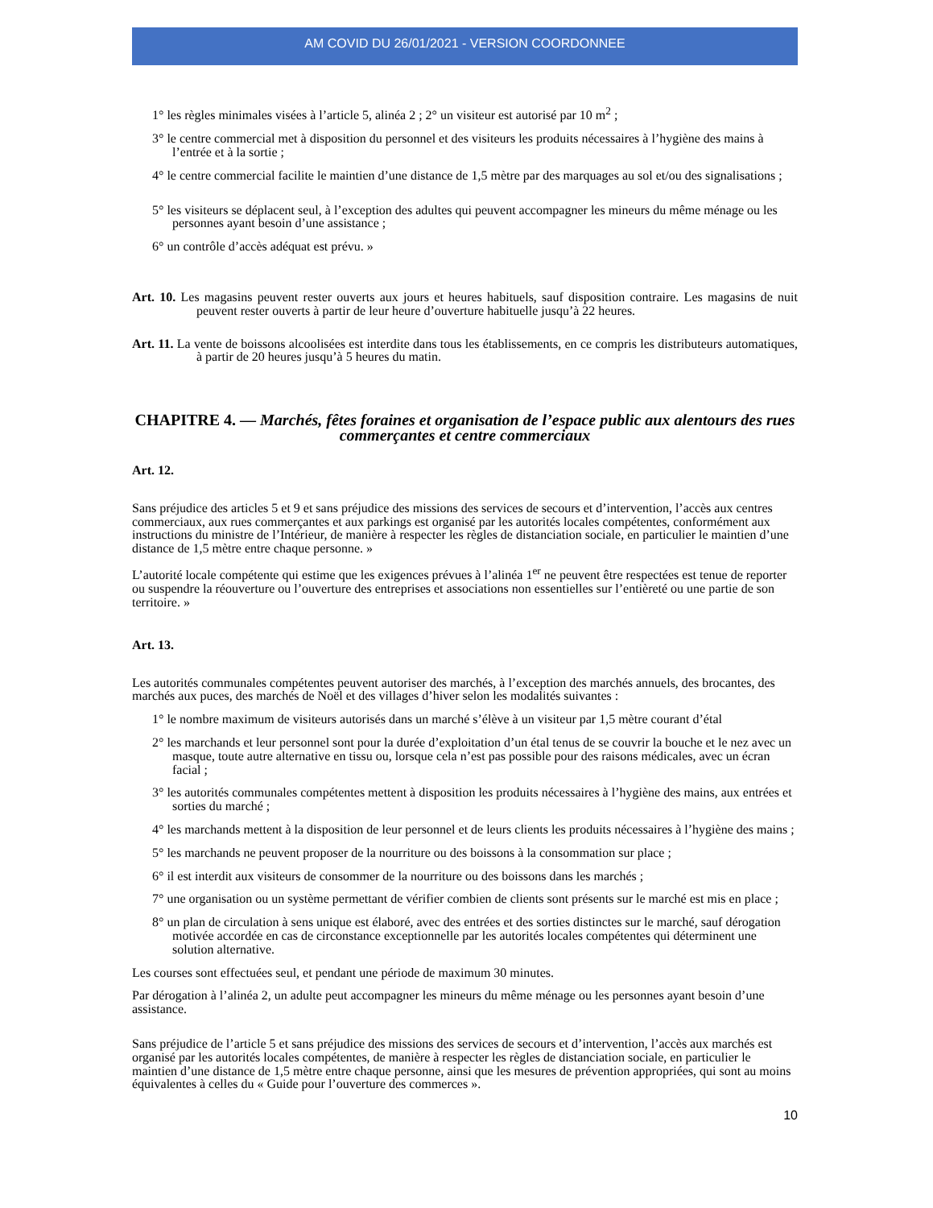AM COVID DU 26/01/2021 - VERSION COORDONNEE
1° les règles minimales visées à l’article 5, alinéa 2 ; 2° un visiteur est autorisé par 10 m<sup>2</sup> ;
3° le centre commercial met à disposition du personnel et des visiteurs les produits nécessaires à l’hygiène des mains à l’entrée et à la sortie ;
4° le centre commercial facilite le maintien d’une distance de 1,5 mètre par des marquages au sol et/ou des signalisations ;
5° les visiteurs se déplacent seul, à l’exception des adultes qui peuvent accompagner les mineurs du même ménage ou les personnes ayant besoin d’une assistance ;
6° un contrôle d’accès adéquat est prévu. »
Art. 10. Les magasins peuvent rester ouverts aux jours et heures habituels, sauf disposition contraire. Les magasins de nuit peuvent rester ouverts à partir de leur heure d’ouverture habituelle jusqu’à 22 heures.
Art. 11. La vente de boissons alcoolisées est interdite dans tous les établissements, en ce compris les distributeurs automatiques, à partir de 20 heures jusqu’à 5 heures du matin.
CHAPITRE 4. — Marchés, fêtes foraines et organisation de l’espace public aux alentours des rues commerçantes et centre commerciaux
Art. 12.
Sans préjudice des articles 5 et 9 et sans préjudice des missions des services de secours et d’intervention, l’accès aux centres commerciaux, aux rues commerçantes et aux parkings est organisé par les autorités locales compétentes, conformément aux instructions du ministre de l’Intérieur, de manière à respecter les règles de distanciation sociale, en particulier le maintien d’une distance de 1,5 mètre entre chaque personne. »
L’autorité locale compétente qui estime que les exigences prévues à l’alinéa 1<sup>er</sup> ne peuvent être respectées est tenue de reporter ou suspendre la réouverture ou l’ouverture des entreprises et associations non essentielles sur l’entièreté ou une partie de son territoire. »
Art. 13.
Les autorités communales compétentes peuvent autoriser des marchés, à l’exception des marchés annuels, des brocantes, des marchés aux puces, des marchés de Noël et des villages d’hiver selon les modalités suivantes :
1° le nombre maximum de visiteurs autorisés dans un marché s’élève à un visiteur par 1,5 mètre courant d’étal
2° les marchands et leur personnel sont pour la durée d’exploitation d’un étal tenus de se couvrir la bouche et le nez avec un masque, toute autre alternative en tissu ou, lorsque cela n’est pas possible pour des raisons médicales, avec un écran facial ;
3° les autorités communales compétentes mettent à disposition les produits nécessaires à l’hygiène des mains, aux entrées et sorties du marché ;
4° les marchands mettent à la disposition de leur personnel et de leurs clients les produits nécessaires à l’hygiène des mains ;
5° les marchands ne peuvent proposer de la nourriture ou des boissons à la consommation sur place ;
6° il est interdit aux visiteurs de consommer de la nourriture ou des boissons dans les marchés ;
7° une organisation ou un système permettant de vérifier combien de clients sont présents sur le marché est mis en place ;
8° un plan de circulation à sens unique est élaboré, avec des entrées et des sorties distinctes sur le marché, sauf dérogation motivée accordée en cas de circonstance exceptionnelle par les autorités locales compétentes qui déterminent une solution alternative.
Les courses sont effectuées seul, et pendant une période de maximum 30 minutes.
Par dérogation à l’alinéa 2, un adulte peut accompagner les mineurs du même ménage ou les personnes ayant besoin d’une assistance.
Sans préjudice de l’article 5 et sans préjudice des missions des services de secours et d’intervention, l’accès aux marchés est organisé par les autorités locales compétentes, de manière à respecter les règles de distanciation sociale, en particulier le maintien d’une distance de 1,5 mètre entre chaque personne, ainsi que les mesures de prévention appropriées, qui sont au moins équivalentes à celles du « Guide pour l’ouverture des commerces ».
10